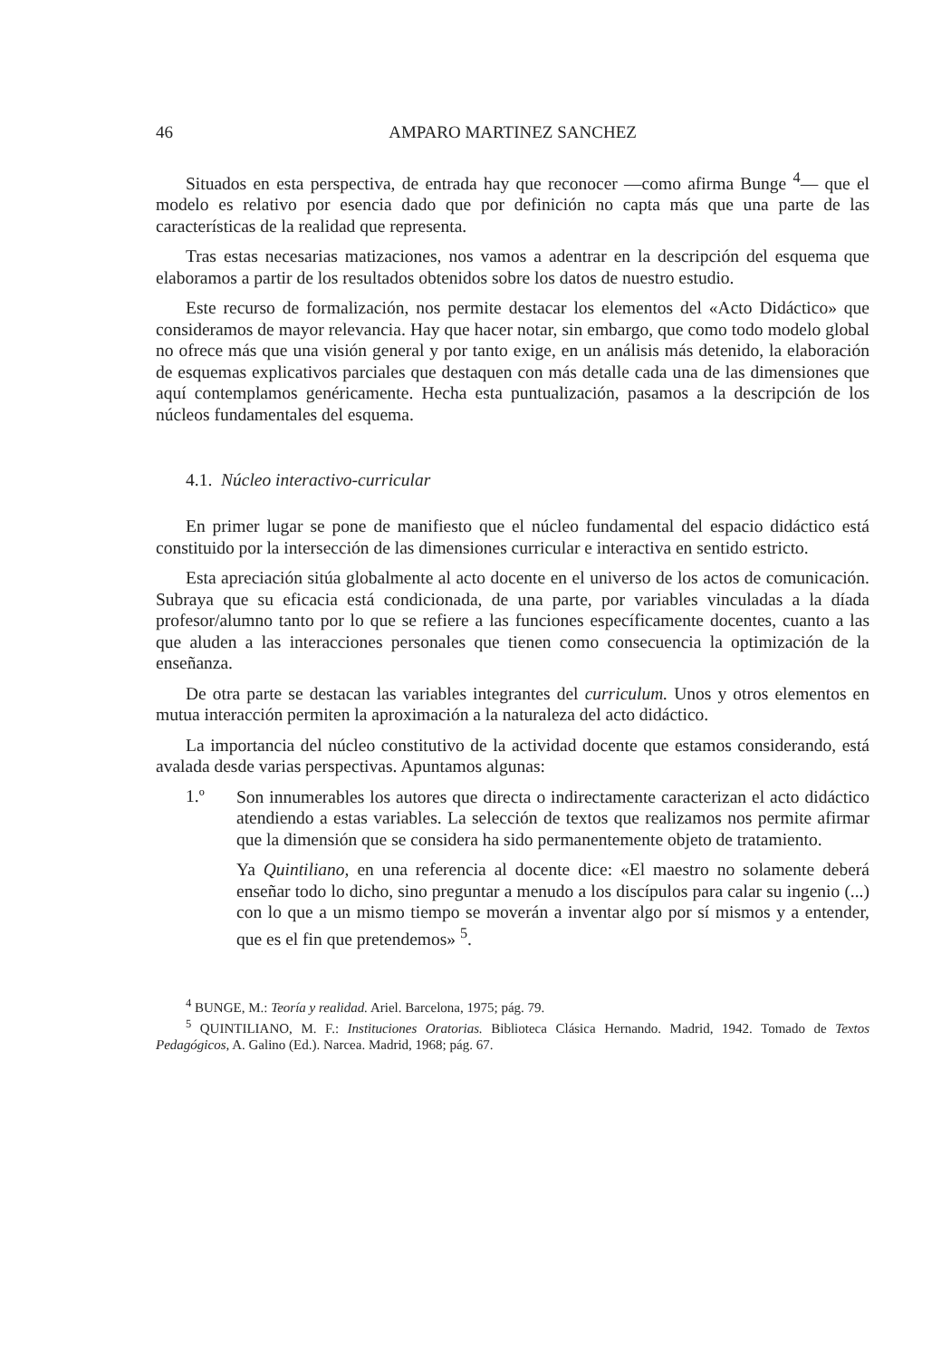46 AMPARO MARTINEZ SANCHEZ
Situados en esta perspectiva, de entrada hay que reconocer —como afirma Bunge <sup>4</sup>— que el modelo es relativo por esencia dado que por definición no capta más que una parte de las características de la realidad que representa.
Tras estas necesarias matizaciones, nos vamos a adentrar en la descripción del esquema que elaboramos a partir de los resultados obtenidos sobre los datos de nuestro estudio.
Este recurso de formalización, nos permite destacar los elementos del «Acto Didáctico» que consideramos de mayor relevancia. Hay que hacer notar, sin embargo, que como todo modelo global no ofrece más que una visión general y por tanto exige, en un análisis más detenido, la elaboración de esquemas explicativos parciales que destaquen con más detalle cada una de las dimensiones que aquí contemplamos genéricamente. Hecha esta puntualización, pasamos a la descripción de los núcleos fundamentales del esquema.
4.1. Núcleo interactivo-curricular
En primer lugar se pone de manifiesto que el núcleo fundamental del espacio didáctico está constituido por la intersección de las dimensiones curricular e interactiva en sentido estricto.
Esta apreciación sitúa globalmente al acto docente en el universo de los actos de comunicación. Subraya que su eficacia está condicionada, de una parte, por variables vinculadas a la díada profesor/alumno tanto por lo que se refiere a las funciones específicamente docentes, cuanto a las que aluden a las interacciones personales que tienen como consecuencia la optimización de la enseñanza.
De otra parte se destacan las variables integrantes del curriculum. Unos y otros elementos en mutua interacción permiten la aproximación a la naturaleza del acto didáctico.
La importancia del núcleo constitutivo de la actividad docente que estamos considerando, está avalada desde varias perspectivas. Apuntamos algunas:
1.º
Son innumerables los autores que directa o indirectamente caracterizan el acto didáctico atendiendo a estas variables. La selección de textos que realizamos nos permite afirmar que la dimensión que se considera ha sido permanentemente objeto de tratamiento.
Ya Quintiliano, en una referencia al docente dice: «El maestro no solamente deberá enseñar todo lo dicho, sino preguntar a menudo a los discípulos para calar su ingenio (...) con lo que a un mismo tiempo se moverán a inventar algo por sí mismos y a entender, que es el fin que pretendemos» <sup>5</sup>.
<sup>4</sup> BUNGE, M.: Teoría y realidad. Ariel. Barcelona, 1975; pág. 79.
<sup>5</sup> QUINTILIANO, M. F.: Instituciones Oratorias. Biblioteca Clásica Hernando. Madrid, 1942. Tomado de Textos Pedagógicos, A. Galino (Ed.). Narcea. Madrid, 1968; pág. 67.